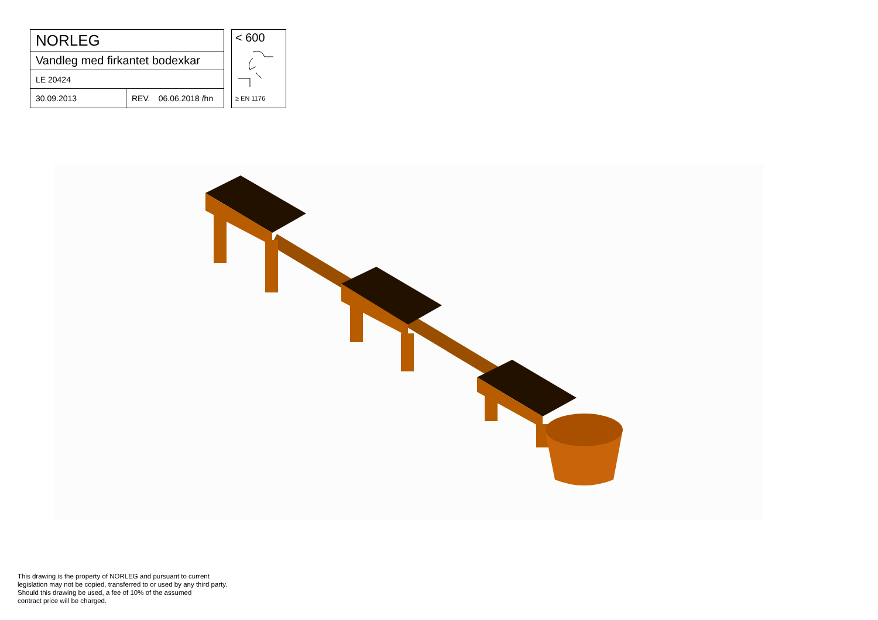| NORLEG | | |
| Vandleg med firkantet bodexkar | | |
| LE 20424 | | |
| 30.09.2013 | REV. | 06.06.2018 /hn |
< 600
≥ EN 1176
This drawing is the property of NORLEG and pursuant to current
legislation may not be copied, transferred to or used by any third party.
Should this drawing be used, a fee of 10% of the assumed
contract price will be charged.